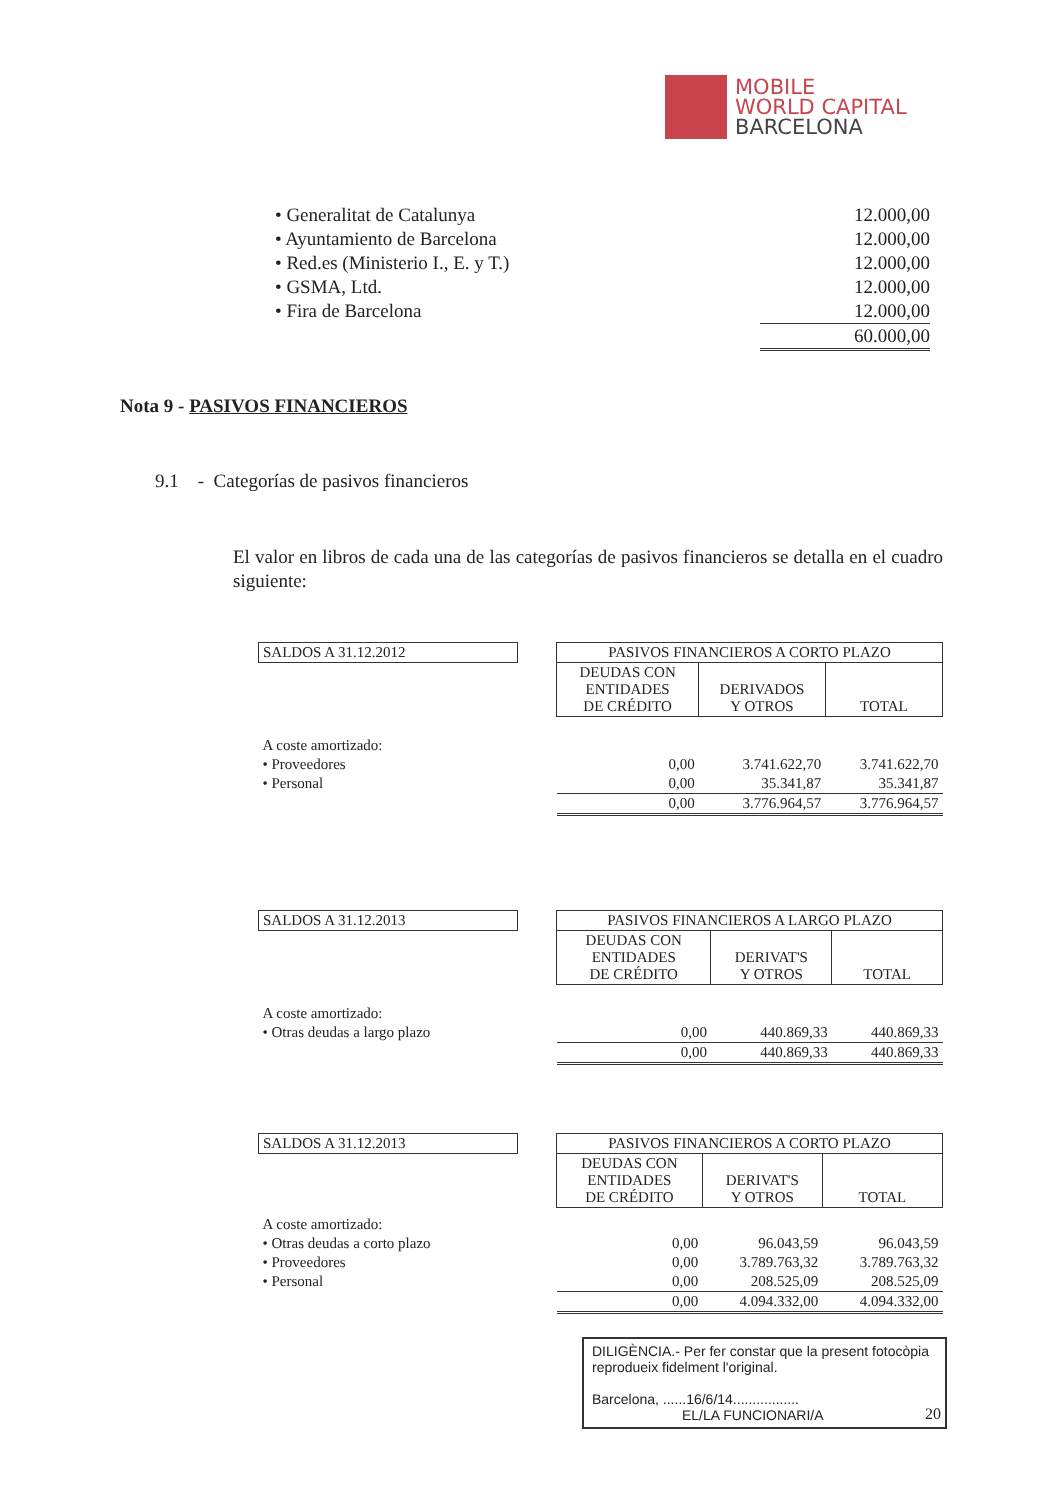MOBILE
WORLD CAPITAL
BARCELONA
| • Generalitat de Catalunya | 12.000,00 |
| • Ayuntamiento de Barcelona | 12.000,00 |
| • Red.es (Ministerio I., E. y T.) | 12.000,00 |
| • GSMA, Ltd. | 12.000,00 |
| • Fira de Barcelona | 12.000,00 |
| | 60.000,00 |
Nota 9 - PASIVOS FINANCIEROS
9.1 - Categorías de pasivos financieros
El valor en libros de cada una de las categorías de pasivos financieros se detalla en el cuadro siguiente:
| SALDOS A 31.12.2012 | | PASIVOS FINANCIEROS A CORTO PLAZO | | |
| | | DEUDAS CON ENTIDADES DE CRÉDITO | DERIVADOS Y OTROS | TOTAL |
| A coste amortizado: | | | | |
| • Proveedores | | 0,00 | 3.741.622,70 | 3.741.622,70 |
| • Personal | | 0,00 | 35.341,87 | 35.341,87 |
| | | 0,00 | 3.776.964,57 | 3.776.964,57 |
| SALDOS A 31.12.2013 | | PASIVOS FINANCIEROS A LARGO PLAZO | | |
| | | DEUDAS CON ENTIDADES DE CRÉDITO | DERIVAT'S Y OTROS | TOTAL |
| A coste amortizado: | | | | |
| • Otras deudas a largo plazo | | 0,00 | 440.869,33 | 440.869,33 |
| | | 0,00 | 440.869,33 | 440.869,33 |
| SALDOS A 31.12.2013 | | PASIVOS FINANCIEROS A CORTO PLAZO | | |
| | | DEUDAS CON ENTIDADES DE CRÉDITO | DERIVAT'S Y OTROS | TOTAL |
| A coste amortizado: | | | | |
| • Otras deudas a corto plazo | | 0,00 | 96.043,59 | 96.043,59 |
| • Proveedores | | 0,00 | 3.789.763,32 | 3.789.763,32 |
| • Personal | | 0,00 | 208.525,09 | 208.525,09 |
| | | 0,00 | 4.094.332,00 | 4.094.332,00 |
DILIGÈNCIA.- Per fer constar que la present fotocòpia reprodueix fidelment l'original.
Barcelona, ......16/6/14.................
EL/LA FUNCIONARI/A
20